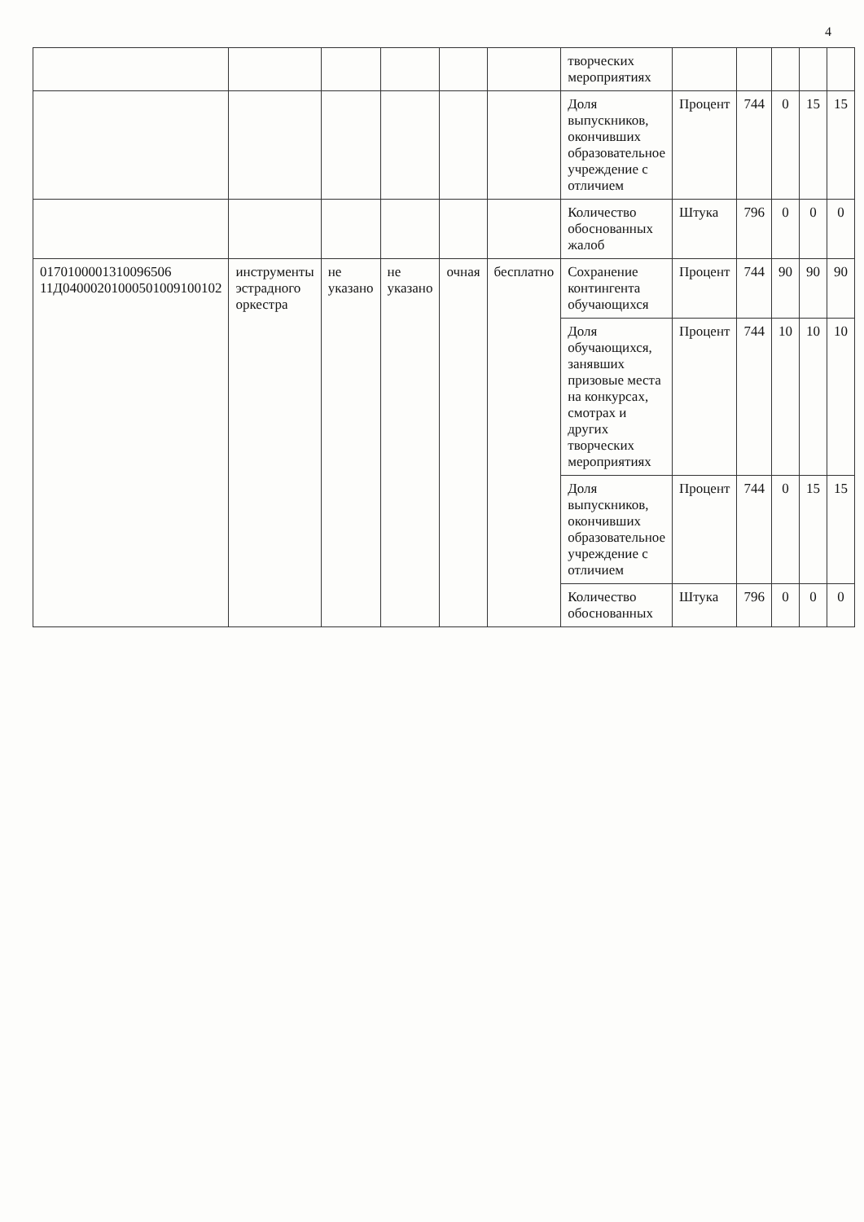4
| | | | | | | творческих мероприятиях | | | | | |
| | | | | | | Доля выпускников, окончивших образовательное учреждение с отличием | Процент | 744 | 0 | 15 | 15 |
| | | | | | | Количество обоснованных жалоб | Штука | 796 | 0 | 0 | 0 |
| 0170100001310096506 11Д04000201000501009100102 | инструменты эстрадного оркестра | не указано | не указано | очная | бесплатно | Сохранение контингента обучающихся | Процент | 744 | 90 | 90 | 90 |
| | | | | | | Доля обучающихся, занявших призовые места на конкурсах, смотрах и других творческих мероприятиях | Процент | 744 | 10 | 10 | 10 |
| | | | | | | Доля выпускников, окончивших образовательное учреждение с отличием | Процент | 744 | 0 | 15 | 15 |
| | | | | | | Количество обоснованных | Штука | 796 | 0 | 0 | 0 |